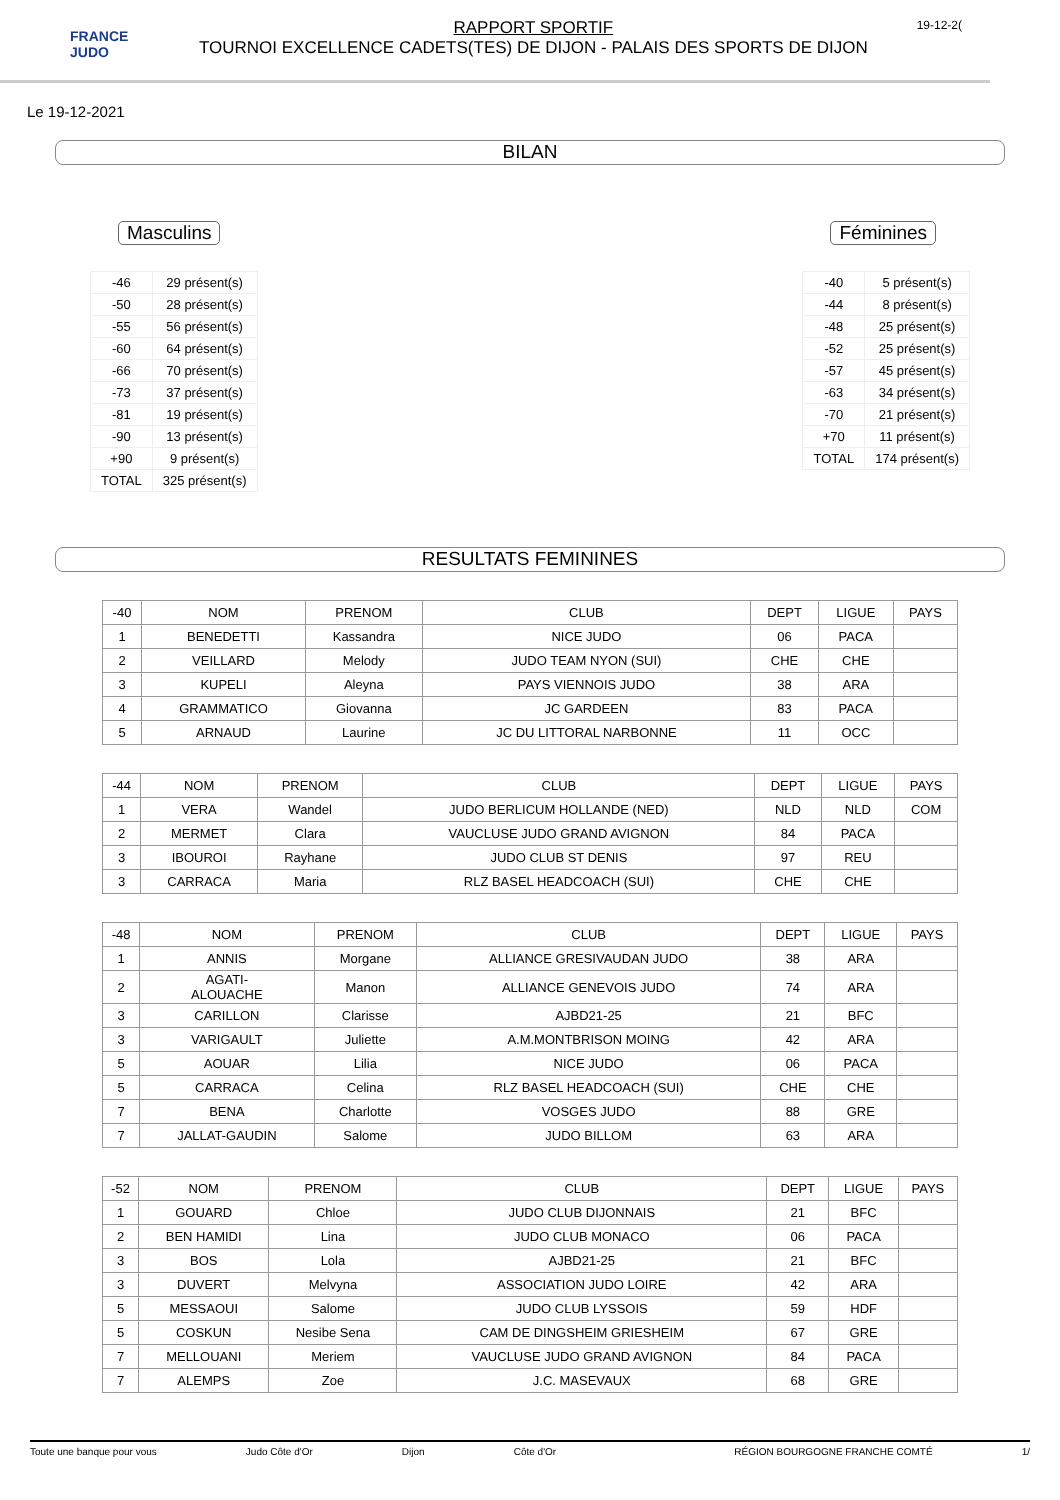FRANCE JUDO
RAPPORT SPORTIF
TOURNOI EXCELLENCE CADETS(TES) DE DIJON - PALAIS DES SPORTS DE DIJON
19-12-2(
Le 19-12-2021
BILAN
Masculins
| -46 | 29 présent(s) |
| -50 | 28 présent(s) |
| -55 | 56 présent(s) |
| -60 | 64 présent(s) |
| -66 | 70 présent(s) |
| -73 | 37 présent(s) |
| -81 | 19 présent(s) |
| -90 | 13 présent(s) |
| +90 | 9 présent(s) |
| TOTAL | 325 présent(s) |
Féminines
| -40 | 5 présent(s) |
| -44 | 8 présent(s) |
| -48 | 25 présent(s) |
| -52 | 25 présent(s) |
| -57 | 45 présent(s) |
| -63 | 34 présent(s) |
| -70 | 21 présent(s) |
| +70 | 11 présent(s) |
| TOTAL | 174 présent(s) |
RESULTATS FEMININES
| -40 | NOM | PRENOM | CLUB | DEPT | LIGUE | PAYS |
| 1 | BENEDETTI | Kassandra | NICE JUDO | 06 | PACA | |
| 2 | VEILLARD | Melody | JUDO TEAM NYON (SUI) | CHE | CHE | |
| 3 | KUPELI | Aleyna | PAYS VIENNOIS JUDO | 38 | ARA | |
| 4 | GRAMMATICO | Giovanna | JC GARDEEN | 83 | PACA | |
| 5 | ARNAUD | Laurine | JC DU LITTORAL NARBONNE | 11 | OCC | |
| -44 | NOM | PRENOM | CLUB | DEPT | LIGUE | PAYS |
| 1 | VERA | Wandel | JUDO BERLICUM HOLLANDE (NED) | NLD | NLD | COM |
| 2 | MERMET | Clara | VAUCLUSE JUDO GRAND AVIGNON | 84 | PACA | |
| 3 | IBOUROI | Rayhane | JUDO CLUB ST DENIS | 97 | REU | |
| 3 | CARRACA | Maria | RLZ BASEL HEADCOACH (SUI) | CHE | CHE | |
| -48 | NOM | PRENOM | CLUB | DEPT | LIGUE | PAYS |
| 1 | ANNIS | Morgane | ALLIANCE GRESIVAUDAN JUDO | 38 | ARA | |
| 2 | AGATI- ALOUACHE | Manon | ALLIANCE GENEVOIS JUDO | 74 | ARA | |
| 3 | CARILLON | Clarisse | AJBD21-25 | 21 | BFC | |
| 3 | VARIGAULT | Juliette | A.M.MONTBRISON MOING | 42 | ARA | |
| 5 | AOUAR | Lilia | NICE JUDO | 06 | PACA | |
| 5 | CARRACA | Celina | RLZ BASEL HEADCOACH (SUI) | CHE | CHE | |
| 7 | BENA | Charlotte | VOSGES JUDO | 88 | GRE | |
| 7 | JALLAT-GAUDIN | Salome | JUDO BILLOM | 63 | ARA | |
| -52 | NOM | PRENOM | CLUB | DEPT | LIGUE | PAYS |
| 1 | GOUARD | Chloe | JUDO CLUB DIJONNAIS | 21 | BFC | |
| 2 | BEN HAMIDI | Lina | JUDO CLUB MONACO | 06 | PACA | |
| 3 | BOS | Lola | AJBD21-25 | 21 | BFC | |
| 3 | DUVERT | Melvyna | ASSOCIATION JUDO LOIRE | 42 | ARA | |
| 5 | MESSAOUI | Salome | JUDO CLUB LYSSOIS | 59 | HDF | |
| 5 | COSKUN | Nesibe Sena | CAM DE DINGSHEIM GRIESHEIM | 67 | GRE | |
| 7 | MELLOUANI | Meriem | VAUCLUSE JUDO GRAND AVIGNON | 84 | PACA | |
| 7 | ALEMPS | Zoe | J.C. MASEVAUX | 68 | GRE | |
Toute une banque pour vous Judo Côte d'Or Dijon Côte d'Or RÉGION BOURGOGNE FRANCHE COMTÉ 1/